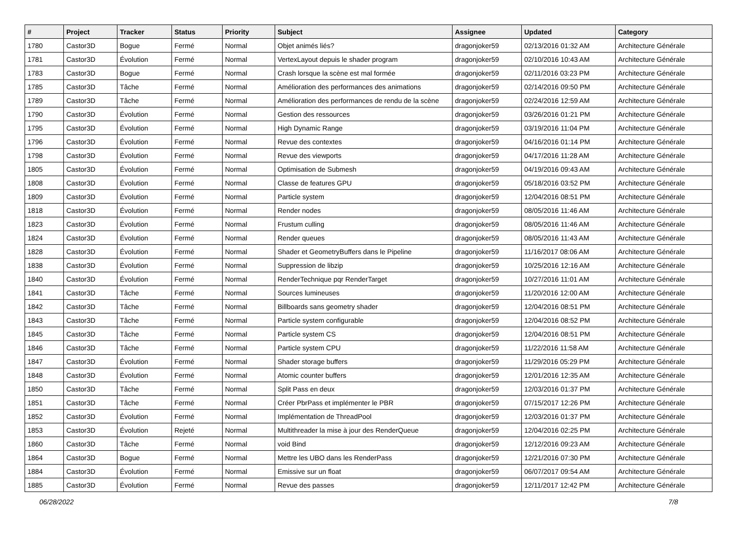| # | Project | Tracker | Status | Priority | Subject | Assignee | Updated | Category |
| --- | --- | --- | --- | --- | --- | --- | --- | --- |
| 1780 | Castor3D | Bogue | Fermé | Normal | Objet animés liés? | dragonjoker59 | 02/13/2016 01:32 AM | Architecture Générale |
| 1781 | Castor3D | Évolution | Fermé | Normal | VertexLayout depuis le shader program | dragonjoker59 | 02/10/2016 10:43 AM | Architecture Générale |
| 1783 | Castor3D | Bogue | Fermé | Normal | Crash lorsque la scène est mal formée | dragonjoker59 | 02/11/2016 03:23 PM | Architecture Générale |
| 1785 | Castor3D | Tâche | Fermé | Normal | Amélioration des performances des animations | dragonjoker59 | 02/14/2016 09:50 PM | Architecture Générale |
| 1789 | Castor3D | Tâche | Fermé | Normal | Amélioration des performances de rendu de la scène | dragonjoker59 | 02/24/2016 12:59 AM | Architecture Générale |
| 1790 | Castor3D | Évolution | Fermé | Normal | Gestion des ressources | dragonjoker59 | 03/26/2016 01:21 PM | Architecture Générale |
| 1795 | Castor3D | Évolution | Fermé | Normal | High Dynamic Range | dragonjoker59 | 03/19/2016 11:04 PM | Architecture Générale |
| 1796 | Castor3D | Évolution | Fermé | Normal | Revue des contextes | dragonjoker59 | 04/16/2016 01:14 PM | Architecture Générale |
| 1798 | Castor3D | Évolution | Fermé | Normal | Revue des viewports | dragonjoker59 | 04/17/2016 11:28 AM | Architecture Générale |
| 1805 | Castor3D | Évolution | Fermé | Normal | Optimisation de Submesh | dragonjoker59 | 04/19/2016 09:43 AM | Architecture Générale |
| 1808 | Castor3D | Évolution | Fermé | Normal | Classe de features GPU | dragonjoker59 | 05/18/2016 03:52 PM | Architecture Générale |
| 1809 | Castor3D | Évolution | Fermé | Normal | Particle system | dragonjoker59 | 12/04/2016 08:51 PM | Architecture Générale |
| 1818 | Castor3D | Évolution | Fermé | Normal | Render nodes | dragonjoker59 | 08/05/2016 11:46 AM | Architecture Générale |
| 1823 | Castor3D | Évolution | Fermé | Normal | Frustum culling | dragonjoker59 | 08/05/2016 11:46 AM | Architecture Générale |
| 1824 | Castor3D | Évolution | Fermé | Normal | Render queues | dragonjoker59 | 08/05/2016 11:43 AM | Architecture Générale |
| 1828 | Castor3D | Évolution | Fermé | Normal | Shader et GeometryBuffers dans le Pipeline | dragonjoker59 | 11/16/2017 08:06 AM | Architecture Générale |
| 1838 | Castor3D | Évolution | Fermé | Normal | Suppression de libzip | dragonjoker59 | 10/25/2016 12:16 AM | Architecture Générale |
| 1840 | Castor3D | Évolution | Fermé | Normal | RenderTechnique pqr RenderTarget | dragonjoker59 | 10/27/2016 11:01 AM | Architecture Générale |
| 1841 | Castor3D | Tâche | Fermé | Normal | Sources lumineuses | dragonjoker59 | 11/20/2016 12:00 AM | Architecture Générale |
| 1842 | Castor3D | Tâche | Fermé | Normal | Billboards sans geometry shader | dragonjoker59 | 12/04/2016 08:51 PM | Architecture Générale |
| 1843 | Castor3D | Tâche | Fermé | Normal | Particle system configurable | dragonjoker59 | 12/04/2016 08:52 PM | Architecture Générale |
| 1845 | Castor3D | Tâche | Fermé | Normal | Particle system CS | dragonjoker59 | 12/04/2016 08:51 PM | Architecture Générale |
| 1846 | Castor3D | Tâche | Fermé | Normal | Particle system CPU | dragonjoker59 | 11/22/2016 11:58 AM | Architecture Générale |
| 1847 | Castor3D | Évolution | Fermé | Normal | Shader storage buffers | dragonjoker59 | 11/29/2016 05:29 PM | Architecture Générale |
| 1848 | Castor3D | Évolution | Fermé | Normal | Atomic counter buffers | dragonjoker59 | 12/01/2016 12:35 AM | Architecture Générale |
| 1850 | Castor3D | Tâche | Fermé | Normal | Split Pass en deux | dragonjoker59 | 12/03/2016 01:37 PM | Architecture Générale |
| 1851 | Castor3D | Tâche | Fermé | Normal | Créer PbrPass et implémenter le PBR | dragonjoker59 | 07/15/2017 12:26 PM | Architecture Générale |
| 1852 | Castor3D | Évolution | Fermé | Normal | Implémentation de ThreadPool | dragonjoker59 | 12/03/2016 01:37 PM | Architecture Générale |
| 1853 | Castor3D | Évolution | Rejeté | Normal | Multithreader la mise à jour des RenderQueue | dragonjoker59 | 12/04/2016 02:25 PM | Architecture Générale |
| 1860 | Castor3D | Tâche | Fermé | Normal | void Bind | dragonjoker59 | 12/12/2016 09:23 AM | Architecture Générale |
| 1864 | Castor3D | Bogue | Fermé | Normal | Mettre les UBO dans les RenderPass | dragonjoker59 | 12/21/2016 07:30 PM | Architecture Générale |
| 1884 | Castor3D | Évolution | Fermé | Normal | Emissive sur un float | dragonjoker59 | 06/07/2017 09:54 AM | Architecture Générale |
| 1885 | Castor3D | Évolution | Fermé | Normal | Revue des passes | dragonjoker59 | 12/11/2017 12:42 PM | Architecture Générale |
06/28/2022 7/8